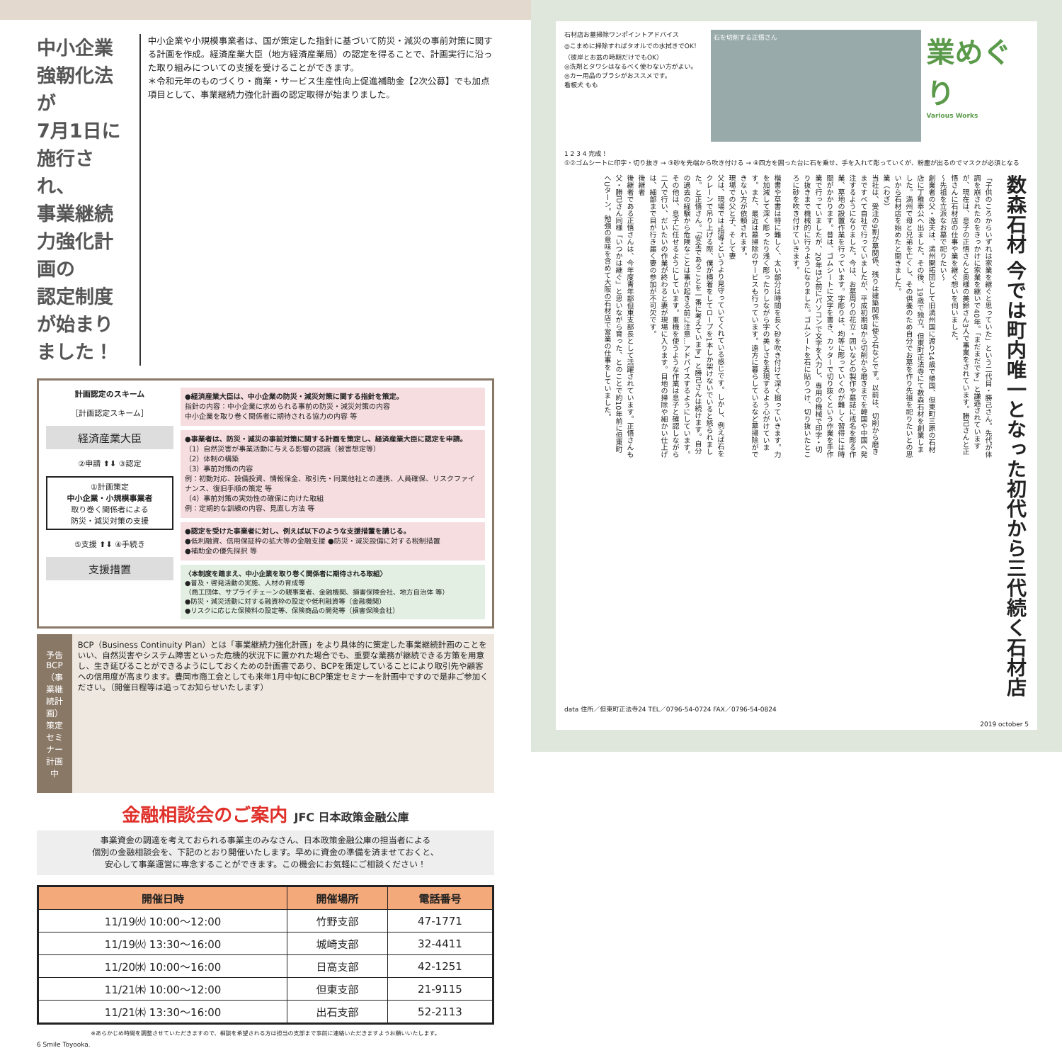中小企業強靭化法が
7月1日に施行され、
事業継続力強化計画の
認定制度が始まりました！
中小企業や小規模事業者は、国が策定した指針に基づいて防災・減災の事前対策に関する計画を作成。経済産業大臣（地方経済産業局）の認定を得ることで、計画実行に沿った取り組みについての支援を受けることができます。
＊令和元年のものづくり・商業・サービス生産性向上促進補助金【2次公募】でも加点項目として、事業継続力強化計画の認定取得が始まりました。
計画認定のスキーム
［計画認定スキーム］
経済産業大臣
②申請 ⬆⬇ ③認定
①計画策定
中小企業・小規模事業者
取り巻く関係者による
防災・減災対策の支援
⑤支援 ⬆⬇ ④手続き
支援措置
●経済産業大臣は、中小企業の防災・減災対策に関する指針を策定。
指針の内容：中小企業に求められる事前の防災・減災対策の内容
中小企業を取り巻く関係者に期待される協力の内容 等
●事業者は、防災・減災の事前対策に関する計画を策定し、経済産業大臣に認定を申請。
（1）自然災害が事業活動に与える影響の認識（被害想定等）
（2）体制の構築
（3）事前対策の内容
例：初動対応、設備投資、情報保全、取引先・同業他社との連携、人員確保、リスクファイナンス、復旧手順の策定 等
（4）事前対策の実効性の確保に向けた取組
例：定期的な訓練の内容、見直し方法 等
●認定を受けた事業者に対し、例えば以下のような支援措置を講じる。
●低利融資、信用保証枠の拡大等の金融支援 ●防災・減災設備に対する税制措置
●補助金の優先採択 等
〈本制度を踏まえ、中小企業を取り巻く関係者に期待される取組〉
●普及・啓発活動の実施、人材の育成等
（商工団体、サプライチェーンの親事業者、金融機関、損害保険会社、地方自治体 等）
●防災・減災活動に対する融資枠の設定や低利融資等（金融機関）
●リスクに応じた保険料の設定等、保険商品の開発等（損害保険会社）
予告
BCP（事業継続計画）
策定セミナー計画中
BCP（Business Continuity Plan）とは「事業継続力強化計画」をより具体的に策定した事業継続計画のことをいい、自然災害やシステム障害といった危機的状況下に置かれた場合でも、重要な業務が継続できる方策を用意し、生き延びることができるようにしておくための計画書であり、BCPを策定していることにより取引先や顧客への信用度が高まります。豊岡市商工会としても来年1月中旬にBCP策定セミナーを計画中ですので是非ご参加ください。（開催日程等は追ってお知らせいたします）
金融相談会のご案内 JFC 日本政策金融公庫
事業資金の調達を考えておられる事業主のみなさん、日本政策金融公庫の担当者による
個別の金融相談会を、下記のとおり開催いたします。早めに資金の準備を済ませておくと、
安心して事業運営に専念することができます。この機会にお気軽にご相談ください！
| 開催日時 | 開催場所 | 電話番号 |
| --- | --- | --- |
| 11/19㈫ 10:00〜12:00 | 竹野支部 | 47-1771 |
| 11/19㈫ 13:30〜16:00 | 城崎支部 | 32-4411 |
| 11/20㈬ 10:00〜16:00 | 日高支部 | 42-1251 |
| 11/21㈭ 10:00〜12:00 | 但東支部 | 21-9115 |
| 11/21㈭ 13:30〜16:00 | 出石支部 | 52-2113 |
※あらかじめ時間を調整させていただきますので、相談を希望される方は担当の支部まで事前に連絡いただきますようお願いいたします。
6 Smile Toyooka.
石材店お墓掃除ワンポイントアドバイス
◎こまめに掃除すればタオルでの水拭きでOK！（彼岸とお盆の時期だけでもOK）
◎洗剤とタワシはなるべく使わない方がよい。
◎カー用品のブラシがおススメです。
看板犬 もも
石を切削する正悟さん
業めぐり
Various Works
1 2 3 4 完成！
①②ゴムシートに印字・切り抜き → ③砂を先端から吹き付ける → ④四方を囲った台に石を乗せ、手を入れて彫っていくが、粉塵が出るのでマスクが必須となる
数森石材 今では町内唯一となった初代から三代続く石材店
「子供のころからいずれは家業を継ぐと思っていた」という二代目・勝己さん。先代が体調を崩されたのをきっかけに家業を継いで40年。「まだまだです」と謙遜されていますが、現在は、息子の正悟さんと奥様の美鈴さん3人で事業をされています。勝己さんと正悟さんに石材店の仕事や業を継ぐ想いを伺いました。
〜先祖を立派なお墓で祀りたい〜
創業者の父・逸夫は、満州開拓団として旧満州国に渡り14歳で帰国、但東町三原の石材店に丁稚奉公へ出ました。その後、19歳で独立。但東町正法寺にて数森石材を創業しました。満州で母と兄弟を亡くし、その供養のため自分でお墓を作り先祖を祀りたいとの思いから石材店を始めたと聞きました。
業（わざ）
当社は、受注の9割が墓関係、残りは建築関係に使う石などです。以前は、切削から磨きまですべて自社で行っていましたが、平成初期頃から切削から磨きまでを韓国や中国へ発注するようになりました。今は、お墓周りの花立・囲いなどの製作や墓誌に戒名を彫る作業、墓地の設置作業を行っています。字彫りは、均等に彫っていくのが難しく習得には時間がかかります。昔は、ゴムシートに文字を書き、カッターで切り抜くという作業を手作業で行っていましたが、20年ほど前にパソコンで文字を入力し、専用の機械で印字・切り抜きまで機械的に行うようになりました。ゴムシートを石に貼りつけ、切り抜いたところに砂を吹き付けていきます。
楷書や草書は特に難しく、太い部分は時間を長く砂を吹き付けて深く掘っていきます。力を加減して深く彫ったり浅く彫ったりしながら字の美しさを表現するよう心がけています。また、最近は墓掃除のサービスも行っています。遠方に暮らしているなど墓掃除ができない方が依頼されます。
現場での父と子、そして妻
父は、現場では"指導"というより見守っていてくれている感じです。しかし、例えば石をクレーンで吊り上げる際、僕が横着をしてロープを1本しか架けないでいると怒られました。と正悟さん。「安全であることを一番に考えています」と勝己さんは続けます。自分の過去の経験から危険なことは事が起きる前に注意…アドバイスするようにしています。その他は、息子に任せるようにしています。重機を使うような作業は息子と確認しながら二人で行い、だいたいの作業が終わると妻が現場に入ります。目地の掃除や細かい仕上げは、細部まで目が行き届く妻の参加が不可欠です。
後継者
後継者である正悟さんは、今年度青年部但東支部長として活躍されています。正悟さんも父・勝己さん同様「いつかは継ぐ」と思いながら育った、とのことで約10年前に但東町へUターン。勉強の意味を含めて大阪の石材店で営業の仕事をしていました。
data 住所／但東町正法寺24 TEL／0796-54-0724 FAX／0796-54-0824
2019 october 5